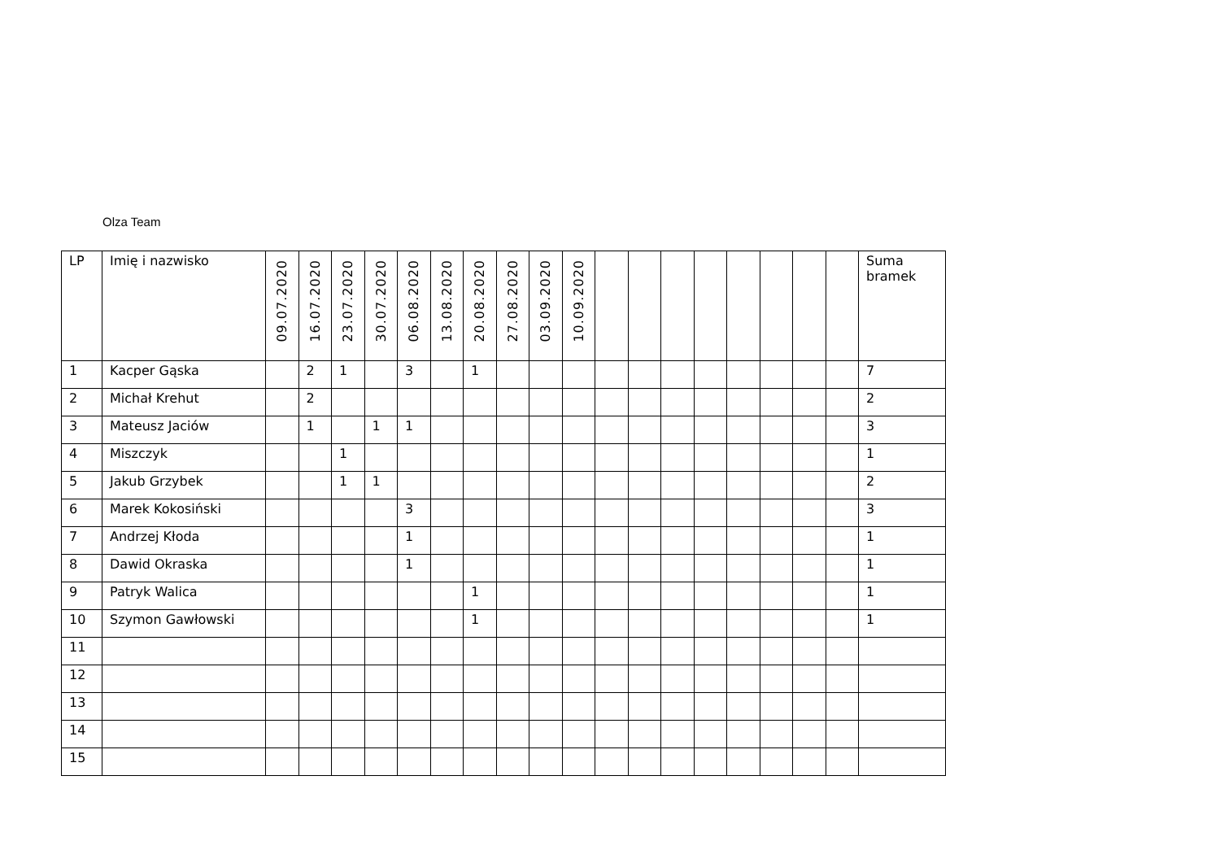Olza Team
| LP | Imię i nazwisko | 09.07.2020 | 16.07.2020 | 23.07.2020 | 30.07.2020 | 06.08.2020 | 13.08.2020 | 20.08.2020 | 27.08.2020 | 03.09.2020 | 10.09.2020 | | | | | | | | | Suma bramek |
| --- | --- | --- | --- | --- | --- | --- | --- | --- | --- | --- | --- | --- | --- | --- | --- | --- | --- | --- | --- | --- |
| 1 | Kacper Gąska | | 2 | 1 | | 3 | | 1 | | | | | | | | | | | | 7 |
| 2 | Michał Krehut | | 2 | | | | | | | | | | | | | | | | | 2 |
| 3 | Mateusz Jaciów | | 1 | | 1 | 1 | | | | | | | | | | | | | | 3 |
| 4 | Miszczyk | | | 1 | | | | | | | | | | | | | | | | 1 |
| 5 | Jakub Grzybek | | | 1 | 1 | | | | | | | | | | | | | | | 2 |
| 6 | Marek Kokosiński | | | | | 3 | | | | | | | | | | | | | | 3 |
| 7 | Andrzej Kłoda | | | | | 1 | | | | | | | | | | | | | | 1 |
| 8 | Dawid Okraska | | | | | 1 | | | | | | | | | | | | | | 1 |
| 9 | Patryk Walica | | | | | | | 1 | | | | | | | | | | | | 1 |
| 10 | Szymon Gawłowski | | | | | | | 1 | | | | | | | | | | | | 1 |
| 11 | | | | | | | | | | | | | | | | | | | | |
| 12 | | | | | | | | | | | | | | | | | | | | |
| 13 | | | | | | | | | | | | | | | | | | | | |
| 14 | | | | | | | | | | | | | | | | | | | | |
| 15 | | | | | | | | | | | | | | | | | | | | |